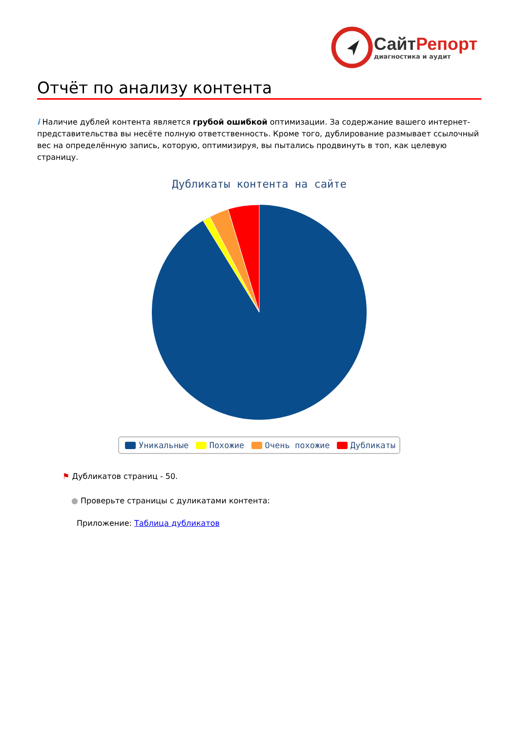СайтРепорт
диагностика и аудит
Отчёт по анализу контента
i Наличие дублей контента является грубой ошибкой оптимизации. За содержание вашего интернет-представительства вы несёте полную ответственность. Кроме того, дублирование размывает ссылочный вес на определённую запись, которую, оптимизируя, вы пытались продвинуть в топ, как целевую страницу.
Дубликаты контента на сайте
Уникальные Похожие Очень похожие Дубликаты
⚑ Дубликатов страниц - 50.
● Проверьте страницы с дуликатами контента:
Приложение: Таблица дубликатов